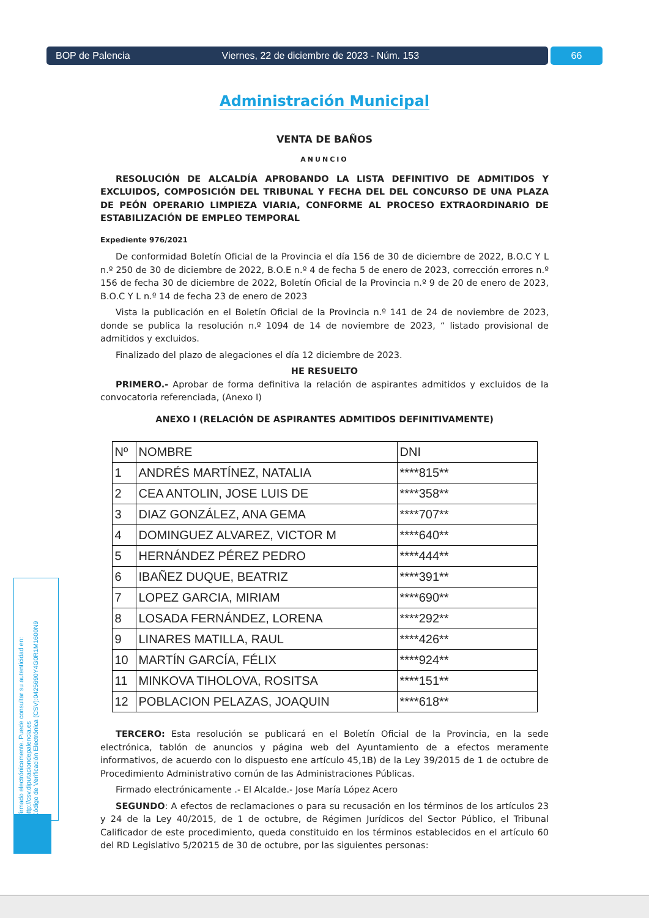BOP de Palencia Viernes, 22 de diciembre de 2023 - Núm. 153
66
Administración Municipal
VENTA DE BAÑOS
ANUNCIO
RESOLUCIÓN DE ALCALDÍA APROBANDO LA LISTA DEFINITIVO DE ADMITIDOS Y EXCLUIDOS, COMPOSICIÓN DEL TRIBUNAL Y FECHA DEL DEL CONCURSO DE UNA PLAZA DE PEÓN OPERARIO LIMPIEZA VIARIA, CONFORME AL PROCESO EXTRAORDINARIO DE ESTABILIZACIÓN DE EMPLEO TEMPORAL
Expediente 976/2021
De conformidad Boletín Oficial de la Provincia el día 156 de 30 de diciembre de 2022, B.O.C Y L n.º 250 de 30 de diciembre de 2022, B.O.E n.º 4 de fecha 5 de enero de 2023, corrección errores n.º 156 de fecha 30 de diciembre de 2022, Boletín Oficial de la Provincia n.º 9 de 20 de enero de 2023, B.O.C Y L n.º 14 de fecha 23 de enero de 2023
Vista la publicación en el Boletín Oficial de la Provincia n.º 141 de 24 de noviembre de 2023, donde se publica la resolución n.º 1094 de 14 de noviembre de 2023, “ listado provisional de admitidos y excluidos.
Finalizado del plazo de alegaciones el día 12 diciembre de 2023.
HE RESUELTO
PRIMERO.- Aprobar de forma definitiva la relación de aspirantes admitidos y excluidos de la convocatoria referenciada, (Anexo I)
ANEXO I (RELACIÓN DE ASPIRANTES ADMITIDOS DEFINITIVAMENTE)
| Nº | NOMBRE | DNI |
| 1 | ANDRÉS MARTÍNEZ, NATALIA | ****815** |
| 2 | CEA ANTOLIN, JOSE LUIS DE | ****358** |
| 3 | DIAZ GONZÁLEZ, ANA GEMA | ****707** |
| 4 | DOMINGUEZ ALVAREZ, VICTOR M | ****640** |
| 5 | HERNÁNDEZ PÉREZ PEDRO | ****444** |
| 6 | IBAÑEZ DUQUE, BEATRIZ | ****391** |
| 7 | LOPEZ GARCIA, MIRIAM | ****690** |
| 8 | LOSADA FERNÁNDEZ, LORENA | ****292** |
| 9 | LINARES MATILLA, RAUL | ****426** |
| 10 | MARTÍN GARCÍA, FÉLIX | ****924** |
| 11 | MINKOVA TIHOLOVA, ROSITSA | ****151** |
| 12 | POBLACION PELAZAS, JOAQUIN | ****618** |
TERCERO: Esta resolución se publicará en el Boletín Oficial de la Provincia, en la sede electrónica, tablón de anuncios y página web del Ayuntamiento de a efectos meramente informativos, de acuerdo con lo dispuesto ene artículo 45,1B) de la Ley 39/2015 de 1 de octubre de Procedimiento Administrativo común de las Administraciones Públicas.
Firmado electrónicamente .- El Alcalde.- Jose María López Acero
SEGUNDO: A efectos de reclamaciones o para su recusación en los términos de los artículos 23 y 24 de la Ley 40/2015, de 1 de octubre, de Régimen Jurídicos del Sector Público, el Tribunal Calificador de este procedimiento, queda constituido en los términos establecidos en el artículo 60 del RD Legislativo 5/20215 de 30 de octubre, por las siguientes personas:
Firmado electrónicamente. Puede consultar su autenticidad en:
http://csv.diputaciondepalencia.es
Código de Verificación Electrónica (CSV):0425690Y4G0R1M1600N9